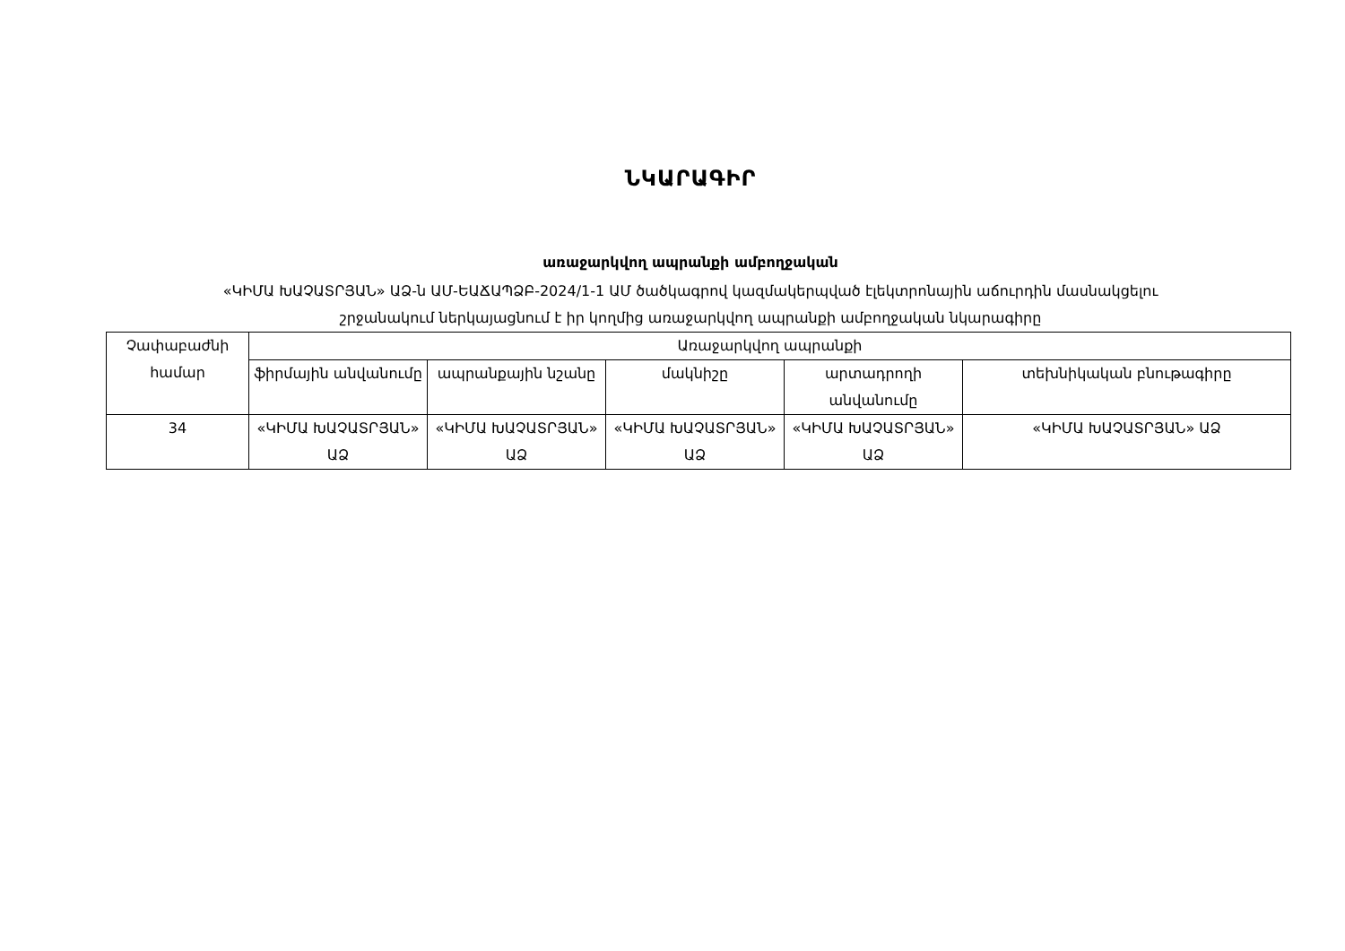ՆԿԱՐԱԳԻՐ
առաջարկվող ապրանքի ամբողջական
«ԿԻՄԱ ԽԱՉԱՏՐՅԱՆ» ԱՁ-ն ԱՄ-ԵԱՃԱՊՁԲ-2024/1-1 ԱՄ ծածկագրով կազմակերպված էլեկտրոնային աճուրդին մասնակցելու
շրջանակում ներկայացնում է իր կողմից առաջարկվող ապրանքի ամբողջական նկարագիրը
| Չափաբաժնի համար | Առաջարկվող ապրանքի | | | | |
| --- | --- | --- | --- | --- | --- |
| | ֆիրմային անվանումը | ապրանքային նշանը | մակնիշը | արտադրողի անվանումը | տեխնիկական բնութագիրը |
| 34 | «ԿԻՄԱ ԽԱՉԱՏՐՅԱՆ» ԱՁ | «ԿԻՄԱ ԽԱՉԱՏՐՅԱՆ» ԱՁ | «ԿԻՄԱ ԽԱՉԱՏՐՅԱՆ» ԱՁ | «ԿԻՄԱ ԽԱՉԱՏՐՅԱՆ» ԱՁ | «ԿԻՄԱ ԽԱՉԱՏՐՅԱՆ» ԱՁ |